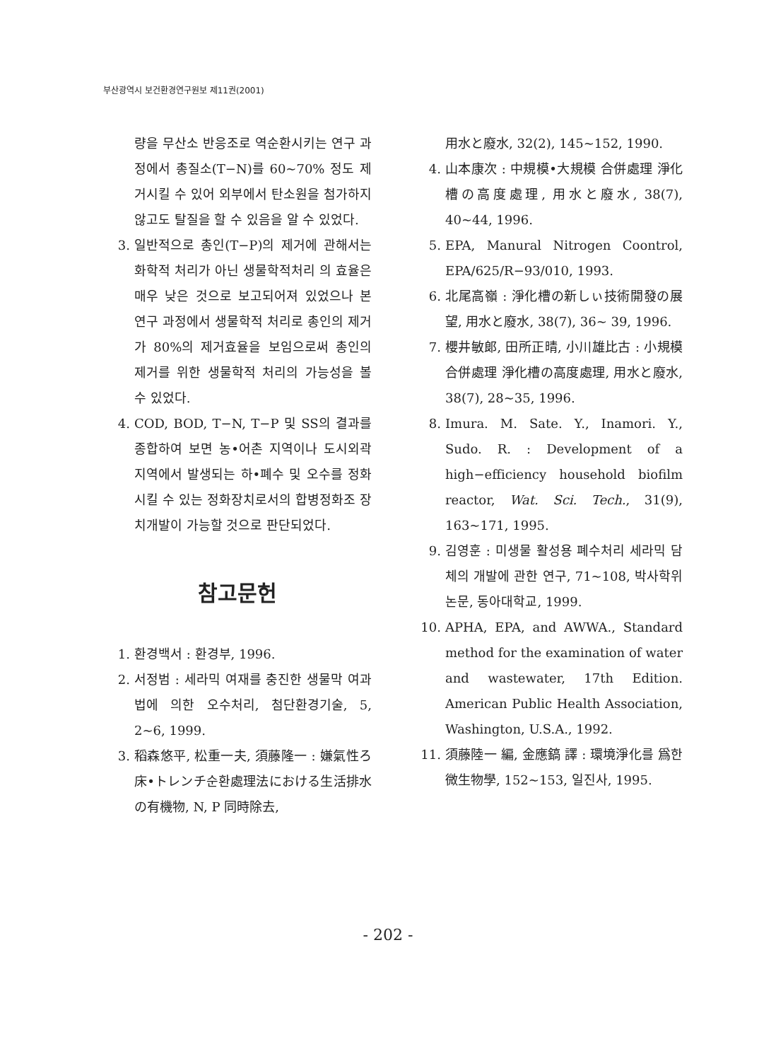부산광역시 보건환경연구원보 제11권(2001)
량을 무산소 반응조로 역순환시키는 연구 과정에서 총질소(T−N)를 60~70% 정도 제거시킬 수 있어 외부에서 탄소원을 첨가하지 않고도 탈질을 할 수 있음을 알 수 있었다.
3. 일반적으로 총인(T−P)의 제거에 관해서는 화학적 처리가 아닌 생물학적처리 의 효율은 매우 낮은 것으로 보고되어져 있었으나 본 연구 과정에서 생물학적 처리로 총인의 제거가 80%의 제거효율을 보임으로써 총인의 제거를 위한 생물학적 처리의 가능성을 볼 수 있었다.
4. COD, BOD, T−N, T−P 및 SS의 결과를 종합하여 보면 농•어촌 지역이나 도시외곽지역에서 발생되는 하•폐수 및 오수를 정화시킬 수 있는 정화장치로서의 합병정화조 장치개발이 가능할 것으로 판단되었다.
참고문헌
1. 환경백서 : 환경부, 1996.
2. 서정범 : 세라믹 여재를 충진한 생물막 여과법에 의한 오수처리, 첨단환경기술, 5, 2~6, 1999.
3. 稻森悠平, 松重一夫, 須藤隆一 : 嫌氣性ろ床•トレンチ순환處理法における生活排水の有機物, N, P 同時除去,
用水と廢水, 32(2), 145~152, 1990.
4. 山本康次 : 中規模•大規模 合併處理 淨化槽の高度處理, 用水と廢水, 38(7), 40~44, 1996.
5. EPA, Manural Nitrogen Coontrol, EPA/625/R−93/010, 1993.
6. 北尾高嶺 : 淨化槽の新しぃ技術開發の展望, 用水と廢水, 38(7), 36~ 39, 1996.
7. 櫻井敏郞, 田所正晴, 小川雄比古 : 小規模 合併處理 淨化槽の高度處理, 用水と廢水, 38(7), 28~35, 1996.
8. Imura. M. Sate. Y., Inamori. Y., Sudo. R. : Development of a high−efficiency household biofilm reactor, Wat. Sci. Tech., 31(9), 163~171, 1995.
9. 김영훈 : 미생물 활성용 폐수처리 세라믹 담체의 개발에 관한 연구, 71~108, 박사학위논문, 동아대학교, 1999.
10. APHA, EPA, and AWWA., Standard method for the examination of water and wastewater, 17th Edition. American Public Health Association, Washington, U.S.A., 1992.
11. 須藤陸一 編, 金應鎬 譯 : 環境淨化를 爲한 微生物學, 152~153, 일진사, 1995.
- 202 -